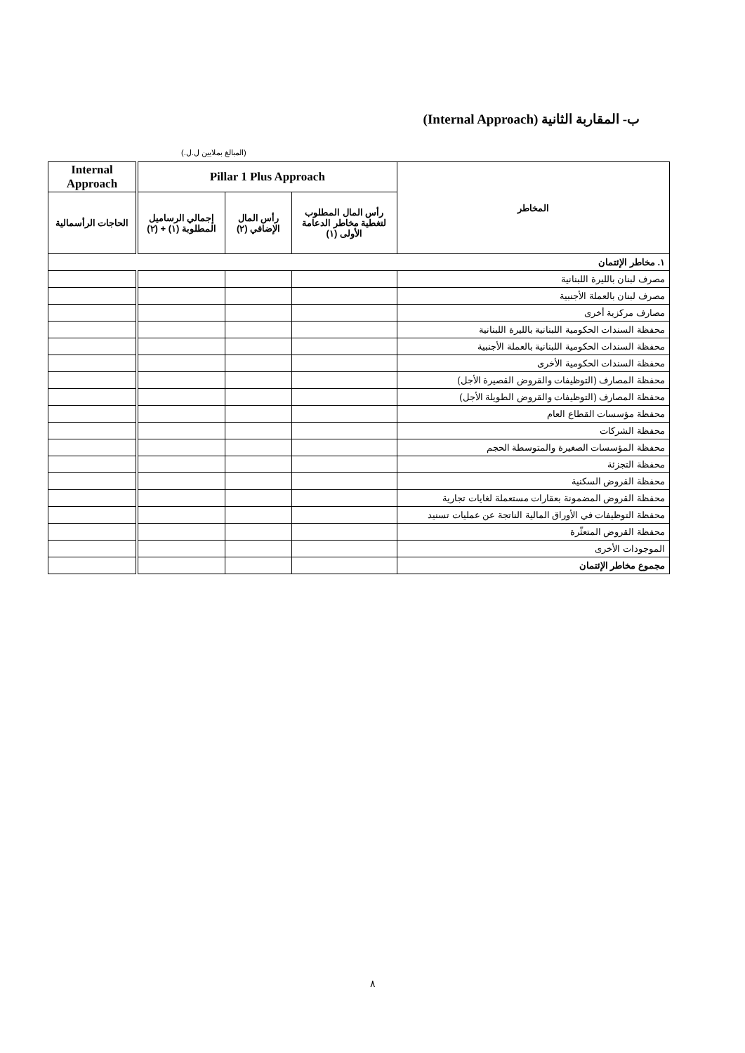ب- المقاربة الثانية (Internal Approach)
(المبالغ بملايين ل.ل.)
| المخاطر | Pillar 1 Plus Approach | | | Internal Approach |
| --- | --- | --- | --- | --- |
| | رأس المال المطلوب لتغطية مخاطر الدعامة الأولى (١) | رأس المال الإضافي (٢) | إجمالي الرساميل المطلوبة (١) + (٢) | الحاجات الرأسمالية |
| ١. مخاطر الإئتمان | | | | |
| مصرف لبنان بالليرة اللبنانية | | | | |
| مصرف لبنان بالعملة الأجنبية | | | | |
| مصارف مركزية أخرى | | | | |
| محفظة السندات الحكومية اللبنانية بالليرة اللبنانية | | | | |
| محفظة السندات الحكومية اللبنانية بالعملة الأجنبية | | | | |
| محفظة السندات الحكومية الأخرى | | | | |
| محفظة المصارف (التوظيفات والقروض القصيرة الأجل) | | | | |
| محفظة المصارف (التوظيفات والقروض الطويلة الأجل) | | | | |
| محفظة مؤسسات القطاع العام | | | | |
| محفظة الشركات | | | | |
| محفظة المؤسسات الصغيرة والمتوسطة الحجم | | | | |
| محفظة التجزئة | | | | |
| محفظة القروض السكنية | | | | |
| محفظة القروض المضمونة بعقارات مستعملة لغايات تجارية | | | | |
| محفظة التوظيفات في الأوراق المالية الناتجة عن عمليات تسنيد | | | | |
| محفظة القروض المتعثّرة | | | | |
| الموجودات الأخرى | | | | |
| مجموع مخاطر الإئتمان | | | | |
٨